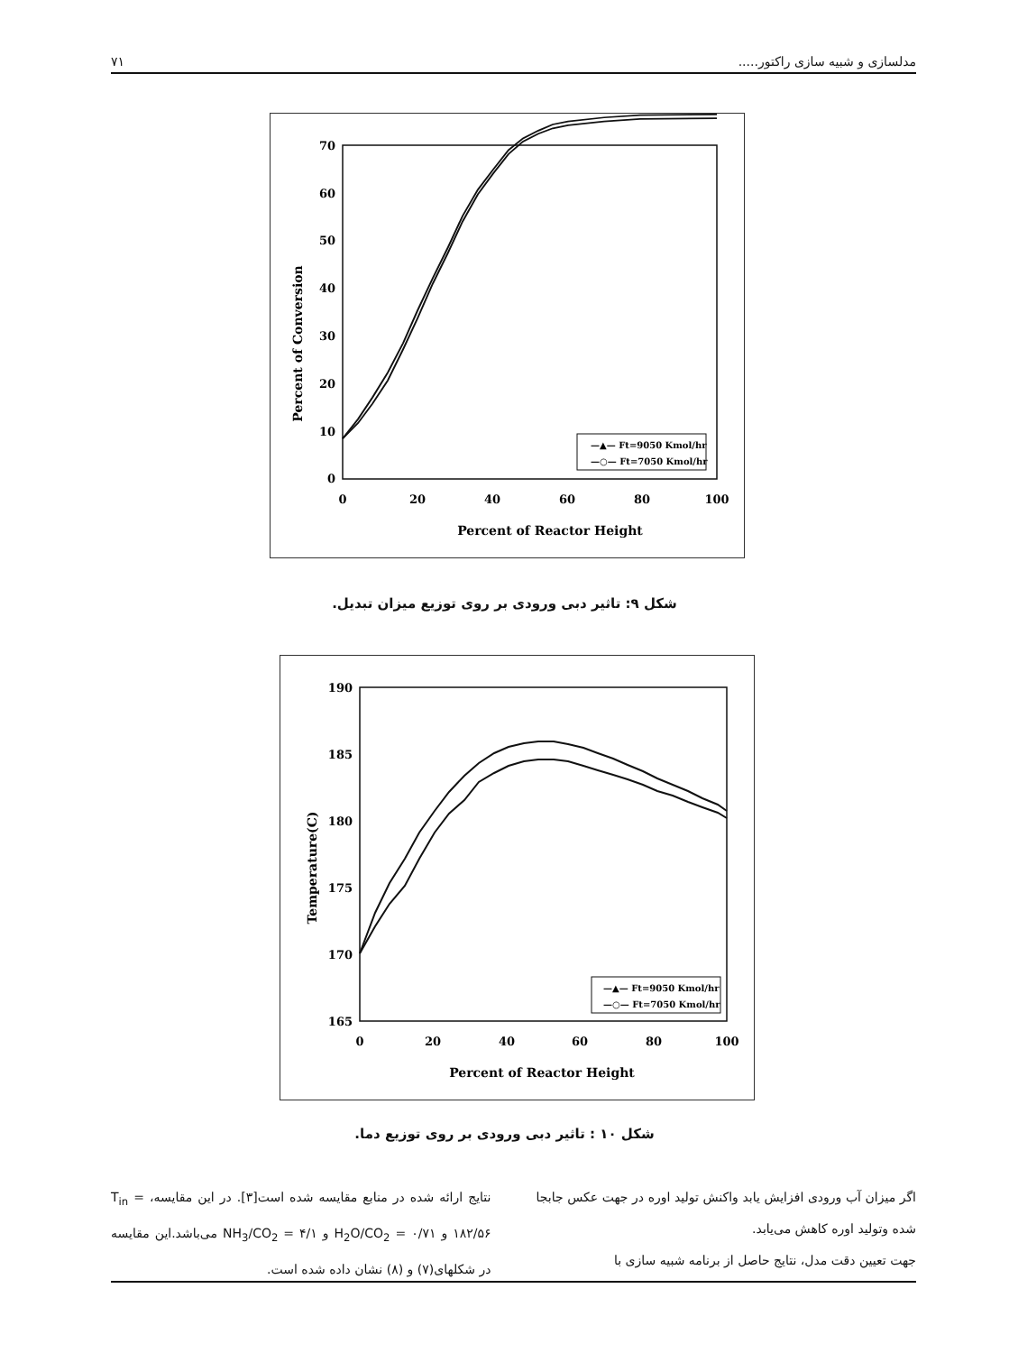مدلسازی و شبیه سازی راکتور..... ۷۱
70
60
50
40
30
20
10
0
0
20
40
60
80
100
Percent of Reactor Height
Percent of Conversion
—▲— Ft=9050 Kmol/hr
—○— Ft=7050 Kmol/hr
شکل ۹: تاثیر دبی ورودی بر روی توزیع میزان تبدیل.
190
185
180
175
170
165
0
20
40
60
80
100
Percent of Reactor Height
Temperature(C)
—▲— Ft=9050 Kmol/hr
—○— Ft=7050 Kmol/hr
شکل ۱۰ : تاثیر دبی ورودی بر روی توزیع دما.
اگر میزان آب ورودی افزایش یابد واکنش تولید اوره در جهت عکس جابجا شده وتولید اوره کاهش می‌یابد.
جهت تعیین دقت مدل، نتایج حاصل از برنامه شبیه سازی با
نتایج ارائه شده در منابع مقایسه شده است[۳]. در این مقایسه، T<sub>in</sub> = ۱۸۲/۵۶ و H<sub>2</sub>O/CO<sub>2</sub> = ۰/۷۱ و NH<sub>3</sub>/CO<sub>2</sub> = ۴/۱ می‌باشد.این مقایسه در شکلهای(۷) و (۸) نشان داده شده است.